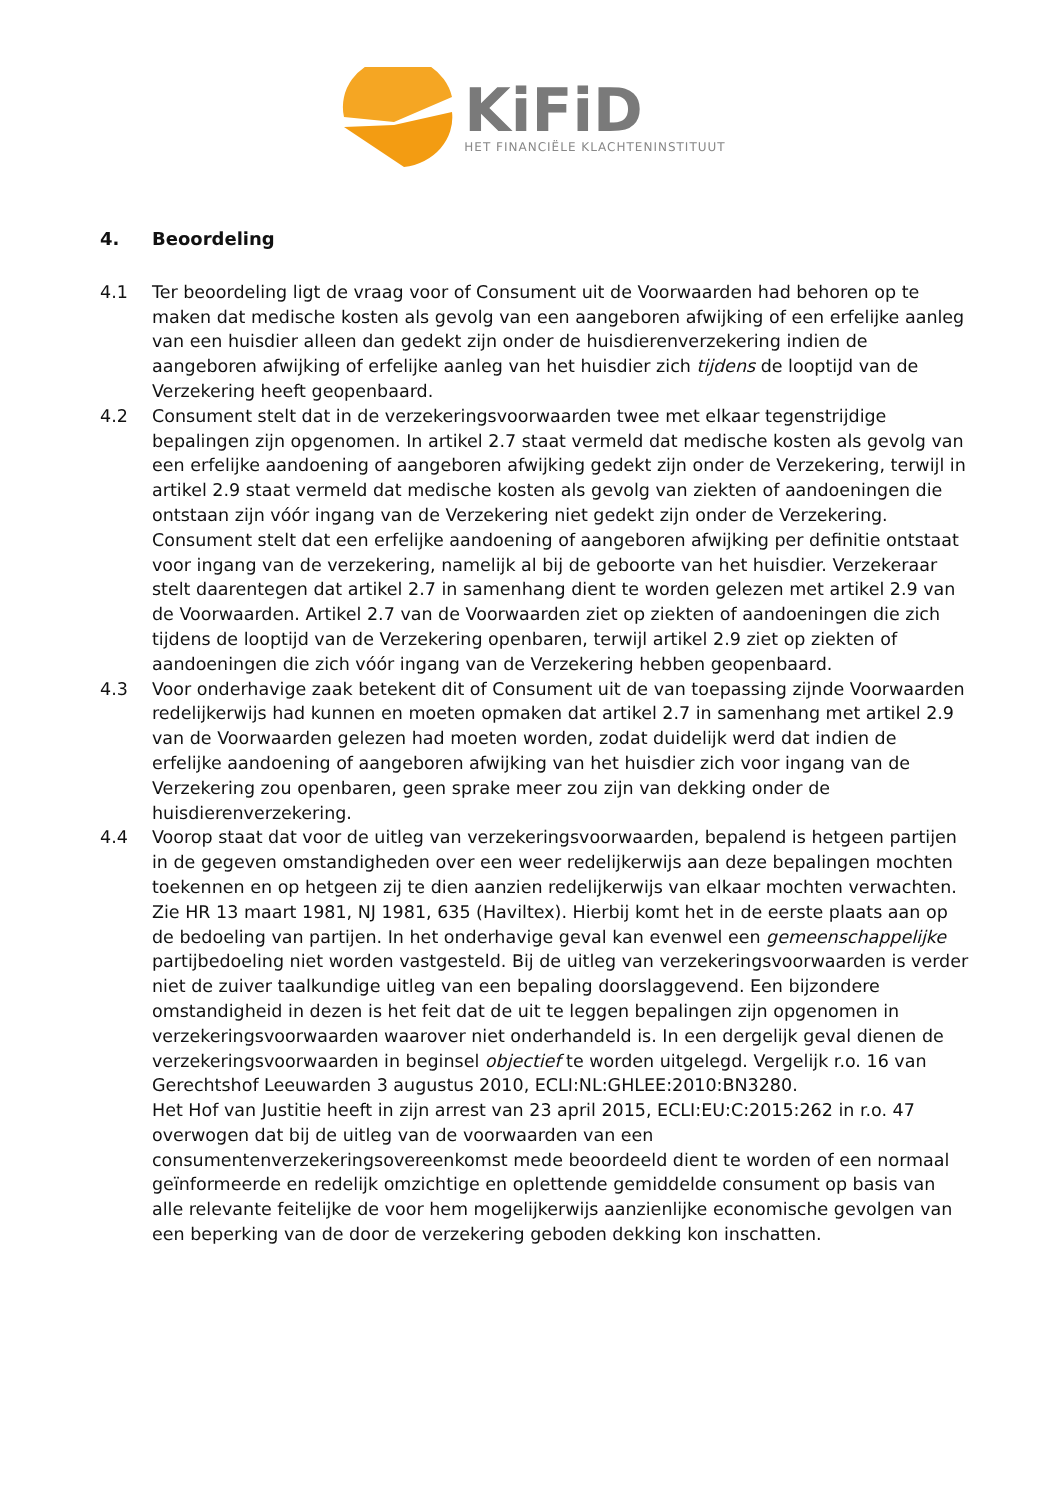KiFiD
HET FINANCIËLE KLACHTENINSTITUUT
4. Beoordeling
4.1 Ter beoordeling ligt de vraag voor of Consument uit de Voorwaarden had behoren op te maken dat medische kosten als gevolg van een aangeboren afwijking of een erfelijke aanleg van een huisdier alleen dan gedekt zijn onder de huisdierenverzekering indien de aangeboren afwijking of erfelijke aanleg van het huisdier zich tijdens de looptijd van de Verzekering heeft geopenbaard.
4.2 Consument stelt dat in de verzekeringsvoorwaarden twee met elkaar tegenstrijdige bepalingen zijn opgenomen. In artikel 2.7 staat vermeld dat medische kosten als gevolg van een erfelijke aandoening of aangeboren afwijking gedekt zijn onder de Verzekering, terwijl in artikel 2.9 staat vermeld dat medische kosten als gevolg van ziekten of aandoeningen die ontstaan zijn vóór ingang van de Verzekering niet gedekt zijn onder de Verzekering. Consument stelt dat een erfelijke aandoening of aangeboren afwijking per definitie ontstaat voor ingang van de verzekering, namelijk al bij de geboorte van het huisdier. Verzekeraar stelt daarentegen dat artikel 2.7 in samenhang dient te worden gelezen met artikel 2.9 van de Voorwaarden. Artikel 2.7 van de Voorwaarden ziet op ziekten of aandoeningen die zich tijdens de looptijd van de Verzekering openbaren, terwijl artikel 2.9 ziet op ziekten of aandoeningen die zich vóór ingang van de Verzekering hebben geopenbaard.
4.3 Voor onderhavige zaak betekent dit of Consument uit de van toepassing zijnde Voorwaarden redelijkerwijs had kunnen en moeten opmaken dat artikel 2.7 in samenhang met artikel 2.9 van de Voorwaarden gelezen had moeten worden, zodat duidelijk werd dat indien de erfelijke aandoening of aangeboren afwijking van het huisdier zich voor ingang van de Verzekering zou openbaren, geen sprake meer zou zijn van dekking onder de huisdierenverzekering.
4.4 Voorop staat dat voor de uitleg van verzekeringsvoorwaarden, bepalend is hetgeen partijen in de gegeven omstandigheden over een weer redelijkerwijs aan deze bepalingen mochten toekennen en op hetgeen zij te dien aanzien redelijkerwijs van elkaar mochten verwachten. Zie HR 13 maart 1981, NJ 1981, 635 (Haviltex). Hierbij komt het in de eerste plaats aan op de bedoeling van partijen. In het onderhavige geval kan evenwel een gemeenschappelijke partijbedoeling niet worden vastgesteld. Bij de uitleg van verzekeringsvoorwaarden is verder niet de zuiver taalkundige uitleg van een bepaling doorslaggevend. Een bijzondere omstandigheid in dezen is het feit dat de uit te leggen bepalingen zijn opgenomen in verzekeringsvoorwaarden waarover niet onderhandeld is. In een dergelijk geval dienen de verzekeringsvoorwaarden in beginsel objectief te worden uitgelegd. Vergelijk r.o. 16 van Gerechtshof Leeuwarden 3 augustus 2010, ECLI:NL:GHLEE:2010:BN3280.
Het Hof van Justitie heeft in zijn arrest van 23 april 2015, ECLI:EU:C:2015:262 in r.o. 47 overwogen dat bij de uitleg van de voorwaarden van een consumentenverzekeringsovereenkomst mede beoordeeld dient te worden of een normaal geïnformeerde en redelijk omzichtige en oplettende gemiddelde consument op basis van alle relevante feitelijke de voor hem mogelijkerwijs aanzienlijke economische gevolgen van een beperking van de door de verzekering geboden dekking kon inschatten.